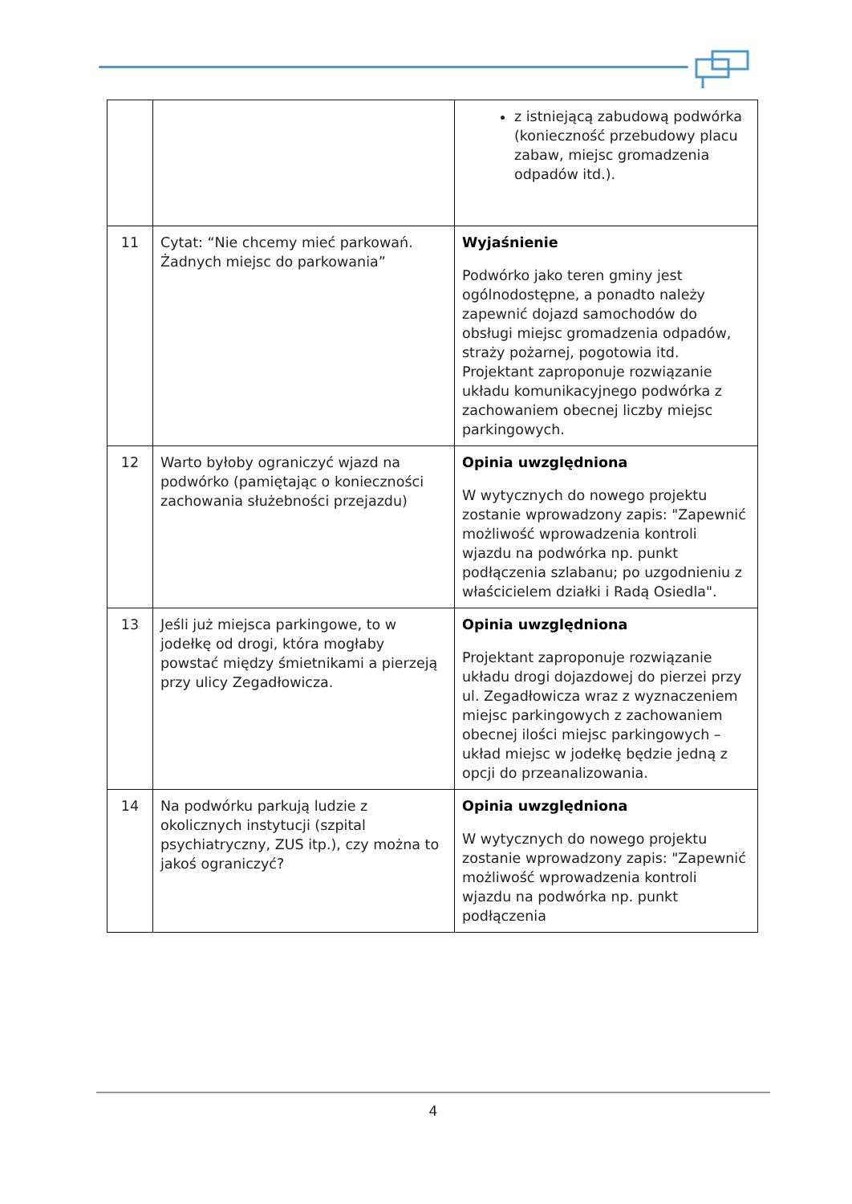| | | z istniejącą zabudową podwórka (konieczność przebudowy placu zabaw, miejsc gromadzenia odpadów itd.). |
| 11 | Cytat: “Nie chcemy mieć parkowań. Żadnych miejsc do parkowania” | Wyjaśnienie Podwórko jako teren gminy jest ogólnodostępne, a ponadto należy zapewnić dojazd samochodów do obsługi miejsc gromadzenia odpadów, straży pożarnej, pogotowia itd. Projektant zaproponuje rozwiązanie układu komunikacyjnego podwórka z zachowaniem obecnej liczby miejsc parkingowych. |
| 12 | Warto byłoby ograniczyć wjazd na podwórko (pamiętając o konieczności zachowania służebności przejazdu) | Opinia uwzględniona W wytycznych do nowego projektu zostanie wprowadzony zapis: "Zapewnić możliwość wprowadzenia kontroli wjazdu na podwórka np. punkt podłączenia szlabanu; po uzgodnieniu z właścicielem działki i Radą Osiedla". |
| 13 | Jeśli już miejsca parkingowe, to w jodełkę od drogi, która mogłaby powstać między śmietnikami a pierzeją przy ulicy Zegadłowicza. | Opinia uwzględniona Projektant zaproponuje rozwiązanie układu drogi dojazdowej do pierzei przy ul. Zegadłowicza wraz z wyznaczeniem miejsc parkingowych z zachowaniem obecnej ilości miejsc parkingowych – układ miejsc w jodełkę będzie jedną z opcji do przeanalizowania. |
| 14 | Na podwórku parkują ludzie z okolicznych instytucji (szpital psychiatryczny, ZUS itp.), czy można to jakoś ograniczyć? | Opinia uwzględniona W wytycznych do nowego projektu zostanie wprowadzony zapis: "Zapewnić możliwość wprowadzenia kontroli wjazdu na podwórka np. punkt podłączenia |
4